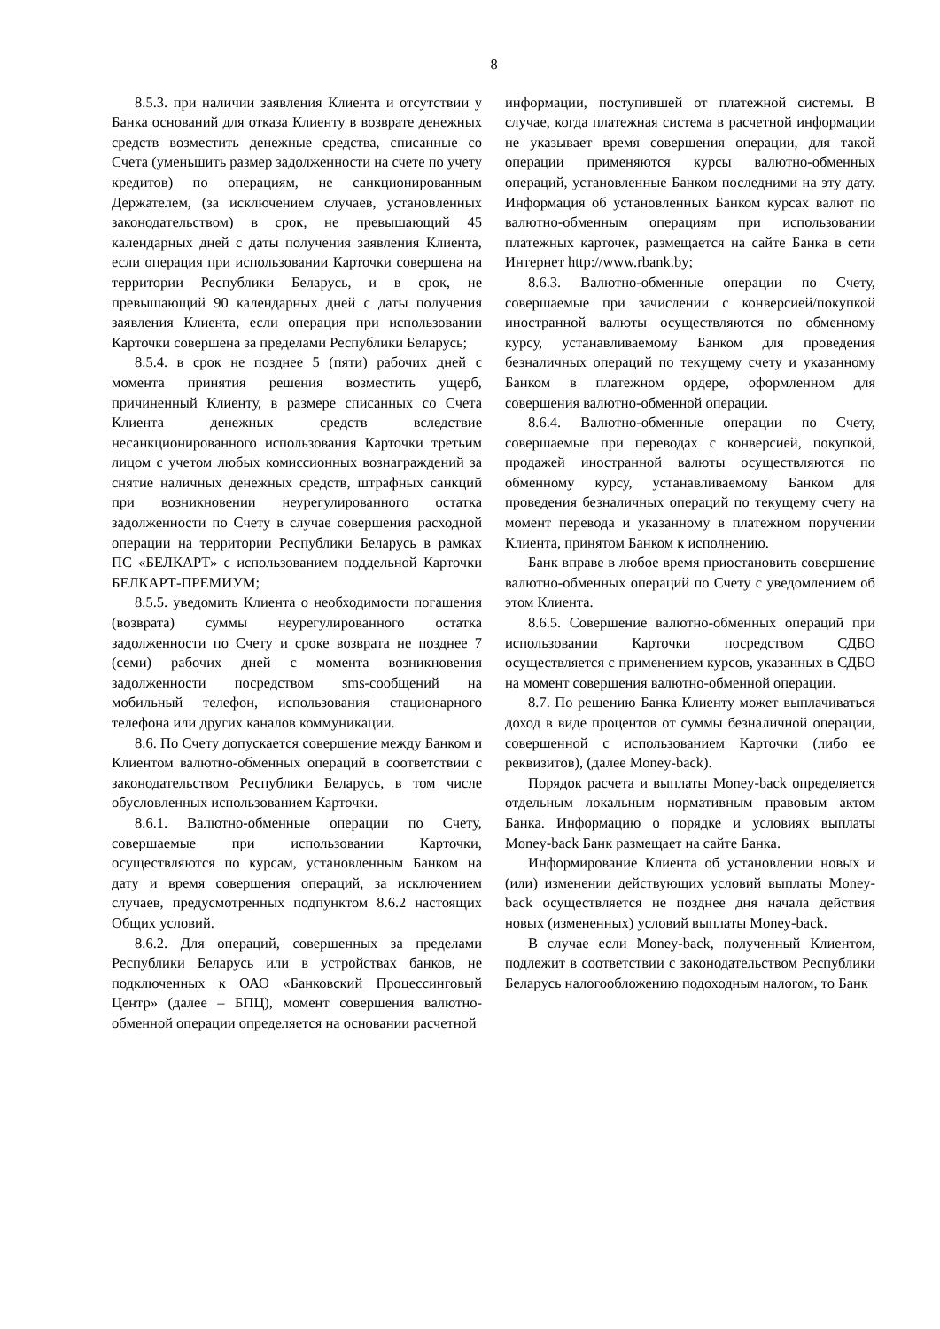8
8.5.3. при наличии заявления Клиента и отсутствии у Банка оснований для отказа Клиенту в возврате денежных средств возместить денежные средства, списанные со Счета (уменьшить размер задолженности на счете по учету кредитов) по операциям, не санкционированным Держателем, (за исключением случаев, установленных законодательством) в срок, не превышающий 45 календарных дней с даты получения заявления Клиента, если операция при использовании Карточки совершена на территории Республики Беларусь, и в срок, не превышающий 90 календарных дней с даты получения заявления Клиента, если операция при использовании Карточки совершена за пределами Республики Беларусь;
8.5.4. в срок не позднее 5 (пяти) рабочих дней с момента принятия решения возместить ущерб, причиненный Клиенту, в размере списанных со Счета Клиента денежных средств вследствие несанкционированного использования Карточки третьим лицом с учетом любых комиссионных вознаграждений за снятие наличных денежных средств, штрафных санкций при возникновении неурегулированного остатка задолженности по Счету в случае совершения расходной операции на территории Республики Беларусь в рамках ПС «БЕЛКАРТ» с использованием поддельной Карточки БЕЛКАРТ-ПРЕМИУМ;
8.5.5. уведомить Клиента о необходимости погашения (возврата) суммы неурегулированного остатка задолженности по Счету и сроке возврата не позднее 7 (семи) рабочих дней с момента возникновения задолженности посредством sms-сообщений на мобильный телефон, использования стационарного телефона или других каналов коммуникации.
8.6. По Счету допускается совершение между Банком и Клиентом валютно-обменных операций в соответствии с законодательством Республики Беларусь, в том числе обусловленных использованием Карточки.
8.6.1. Валютно-обменные операции по Счету, совершаемые при использовании Карточки, осуществляются по курсам, установленным Банком на дату и время совершения операций, за исключением случаев, предусмотренных подпунктом 8.6.2 настоящих Общих условий.
8.6.2. Для операций, совершенных за пределами Республики Беларусь или в устройствах банков, не подключенных к ОАО «Банковский Процессинговый Центр» (далее – БПЦ), момент совершения валютно-обменной операции определяется на основании расчетной
информации, поступившей от платежной системы. В случае, когда платежная система в расчетной информации не указывает время совершения операции, для такой операции применяются курсы валютно-обменных операций, установленные Банком последними на эту дату. Информация об установленных Банком курсах валют по валютно-обменным операциям при использовании платежных карточек, размещается на сайте Банка в сети Интернет http://www.rbank.by;
8.6.3. Валютно-обменные операции по Счету, совершаемые при зачислении с конверсией/покупкой иностранной валюты осуществляются по обменному курсу, устанавливаемому Банком для проведения безналичных операций по текущему счету и указанному Банком в платежном ордере, оформленном для совершения валютно-обменной операции.
8.6.4. Валютно-обменные операции по Счету, совершаемые при переводах с конверсией, покупкой, продажей иностранной валюты осуществляются по обменному курсу, устанавливаемому Банком для проведения безналичных операций по текущему счету на момент перевода и указанному в платежном поручении Клиента, принятом Банком к исполнению.
Банк вправе в любое время приостановить совершение валютно-обменных операций по Счету с уведомлением об этом Клиента.
8.6.5. Совершение валютно-обменных операций при использовании Карточки посредством СДБО осуществляется с применением курсов, указанных в СДБО на момент совершения валютно-обменной операции.
8.7. По решению Банка Клиенту может выплачиваться доход в виде процентов от суммы безналичной операции, совершенной с использованием Карточки (либо ее реквизитов), (далее Money-back).
Порядок расчета и выплаты Money-back определяется отдельным локальным нормативным правовым актом Банка. Информацию о порядке и условиях выплаты Money-back Банк размещает на сайте Банка.
Информирование Клиента об установлении новых и (или) изменении действующих условий выплаты Money-back осуществляется не позднее дня начала действия новых (измененных) условий выплаты Money-back.
В случае если Money-back, полученный Клиентом, подлежит в соответствии с законодательством Республики Беларусь налогообложению подоходным налогом, то Банк